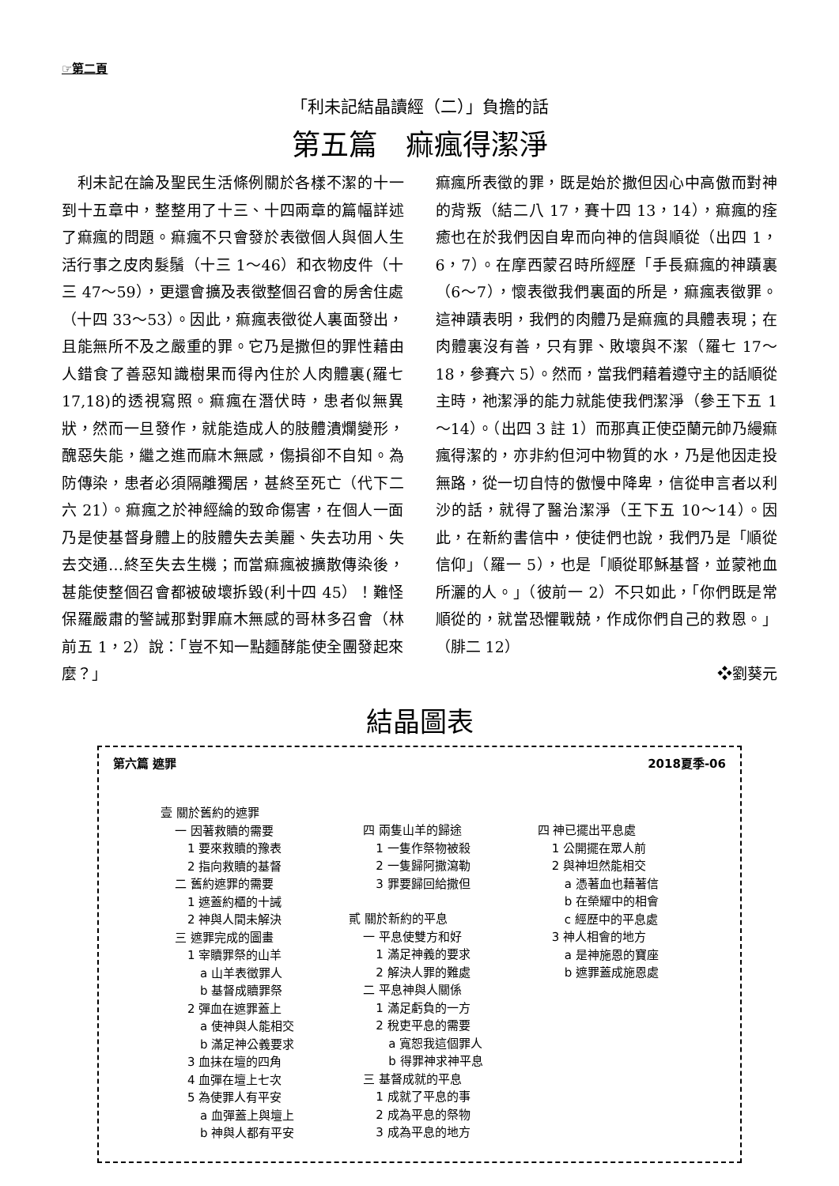☞第二頁
「利未記結晶讀經（二）」負擔的話
第五篇　痲瘋得潔淨
　利未記在論及聖民生活條例關於各樣不潔的十一到十五章中，整整用了十三、十四兩章的篇幅詳述了痲瘋的問題。痲瘋不只會發於表徵個人與個人生活行事之皮肉髮鬚（十三 1～46）和衣物皮件（十三 47～59），更還會擴及表徵整個召會的房舍住處（十四 33～53）。因此，痲瘋表徵從人裏面發出，且能無所不及之嚴重的罪。它乃是撒但的罪性藉由人錯食了善惡知識樹果而得內住於人肉體裏(羅七 17,18)的透視寫照。痲瘋在潛伏時，患者似無異狀，然而一旦發作，就能造成人的肢體潰爛變形，醜惡失能，繼之進而麻木無感，傷損卻不自知。為防傳染，患者必須隔離獨居，甚終至死亡（代下二六 21）。痲瘋之於神經綸的致命傷害，在個人一面乃是使基督身體上的肢體失去美麗、失去功用、失去交通…終至失去生機；而當痲瘋被擴散傳染後，甚能使整個召會都被破壞拆毀(利十四 45）！難怪保羅嚴肅的警誡那對罪麻木無感的哥林多召會（林前五 1，2）說：「豈不知一點麵酵能使全團發起來麼？」
痲瘋所表徵的罪，既是始於撒但因心中高傲而對神的背叛（結二八 17，賽十四 13，14），痲瘋的痊癒也在於我們因自卑而向神的信與順從（出四 1，6，7）。在摩西蒙召時所經歷「手長痲瘋的神蹟裏（6～7），懷表徵我們裏面的所是，痲瘋表徵罪。這神蹟表明，我們的肉體乃是痲瘋的具體表現；在肉體裏沒有善，只有罪、敗壞與不潔（羅七 17～18，參賽六 5）。然而，當我們藉着遵守主的話順從主時，祂潔淨的能力就能使我們潔淨（參王下五 1～14）。（出四 3 註 1）而那真正使亞蘭元帥乃縵痲瘋得潔的，亦非約但河中物質的水，乃是他因走投無路，從一切自恃的傲慢中降卑，信從申言者以利沙的話，就得了醫治潔淨（王下五 10～14）。因此，在新約書信中，使徒們也說，我們乃是「順從信仰」（羅一 5），也是「順從耶穌基督，並蒙祂血所灑的人。」（彼前一 2）不只如此，「你們既是常順從的，就當恐懼戰兢，作成你們自己的救恩。」（腓二 12）
❖劉葵元
結晶圖表
第六篇 遮罪 2018夏季-06
壹 關於舊約的遮罪
一 因著救贖的需要
1 要來救贖的豫表
2 指向救贖的基督
二 舊約遮罪的需要
1 遮蓋約櫃的十誡
2 神與人間未解決
三 遮罪完成的圖畫
1 宰贖罪祭的山羊
a 山羊表徵罪人
b 基督成贖罪祭
2 彈血在遮罪蓋上
a 使神與人能相交
b 滿足神公義要求
3 血抹在壇的四角
4 血彈在壇上七次
5 為使罪人有平安
a 血彈蓋上與壇上
b 神與人都有平安
四 兩隻山羊的歸途
1 一隻作祭物被殺
2 一隻歸阿撒瀉勒
3 罪要歸回給撒但
貳 關於新約的平息
一 平息使雙方和好
1 滿足神義的要求
2 解決人罪的難處
二 平息神與人關係
1 滿足虧負的一方
2 稅吏平息的需要
a 寬恕我這個罪人
b 得罪神求神平息
三 基督成就的平息
1 成就了平息的事
2 成為平息的祭物
3 成為平息的地方
四 神已擺出平息處
1 公開擺在眾人前
2 與神坦然能相交
a 憑著血也藉著信
b 在榮耀中的相會
c 經歷中的平息處
3 神人相會的地方
a 是神施恩的寶座
b 遮罪蓋成施恩處